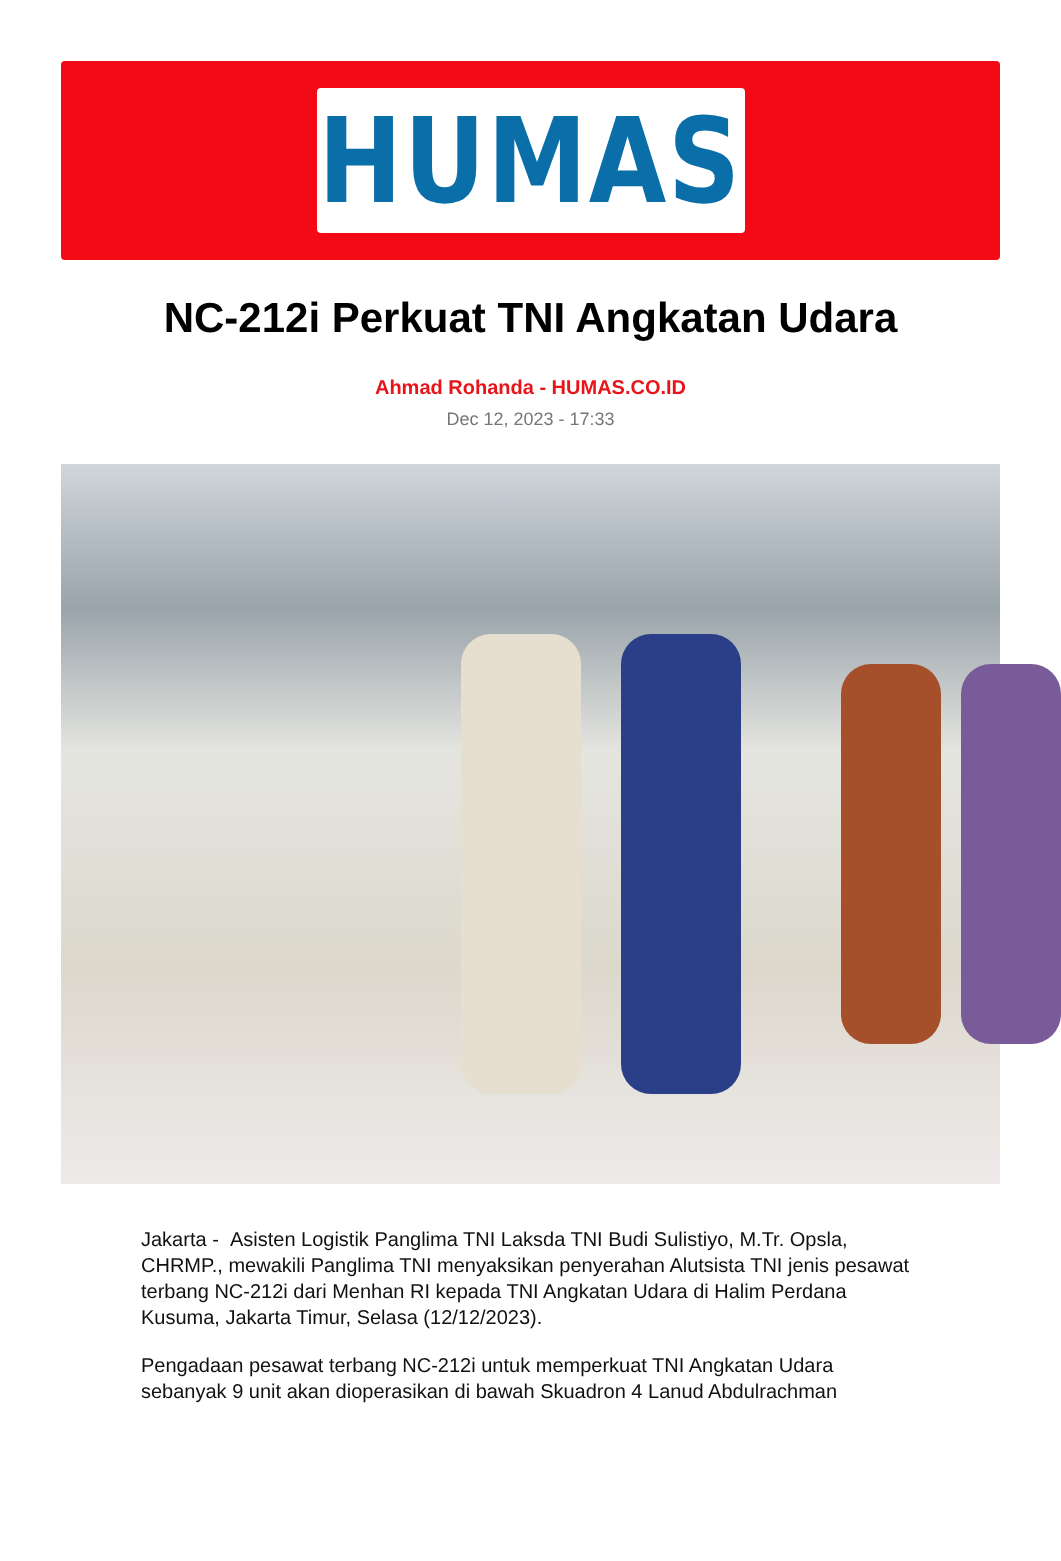HUMAS
NC-212i Perkuat TNI Angkatan Udara
Ahmad Rohanda - HUMAS.CO.ID
Dec 12, 2023 - 17:33
Jakarta - Asisten Logistik Panglima TNI Laksda TNI Budi Sulistiyo, M.Tr. Opsla, CHRMP., mewakili Panglima TNI menyaksikan penyerahan Alutsista TNI jenis pesawat terbang NC-212i dari Menhan RI kepada TNI Angkatan Udara di Halim Perdana Kusuma, Jakarta Timur, Selasa (12/12/2023).
Pengadaan pesawat terbang NC-212i untuk memperkuat TNI Angkatan Udara sebanyak 9 unit akan dioperasikan di bawah Skuadron 4 Lanud Abdulrachman